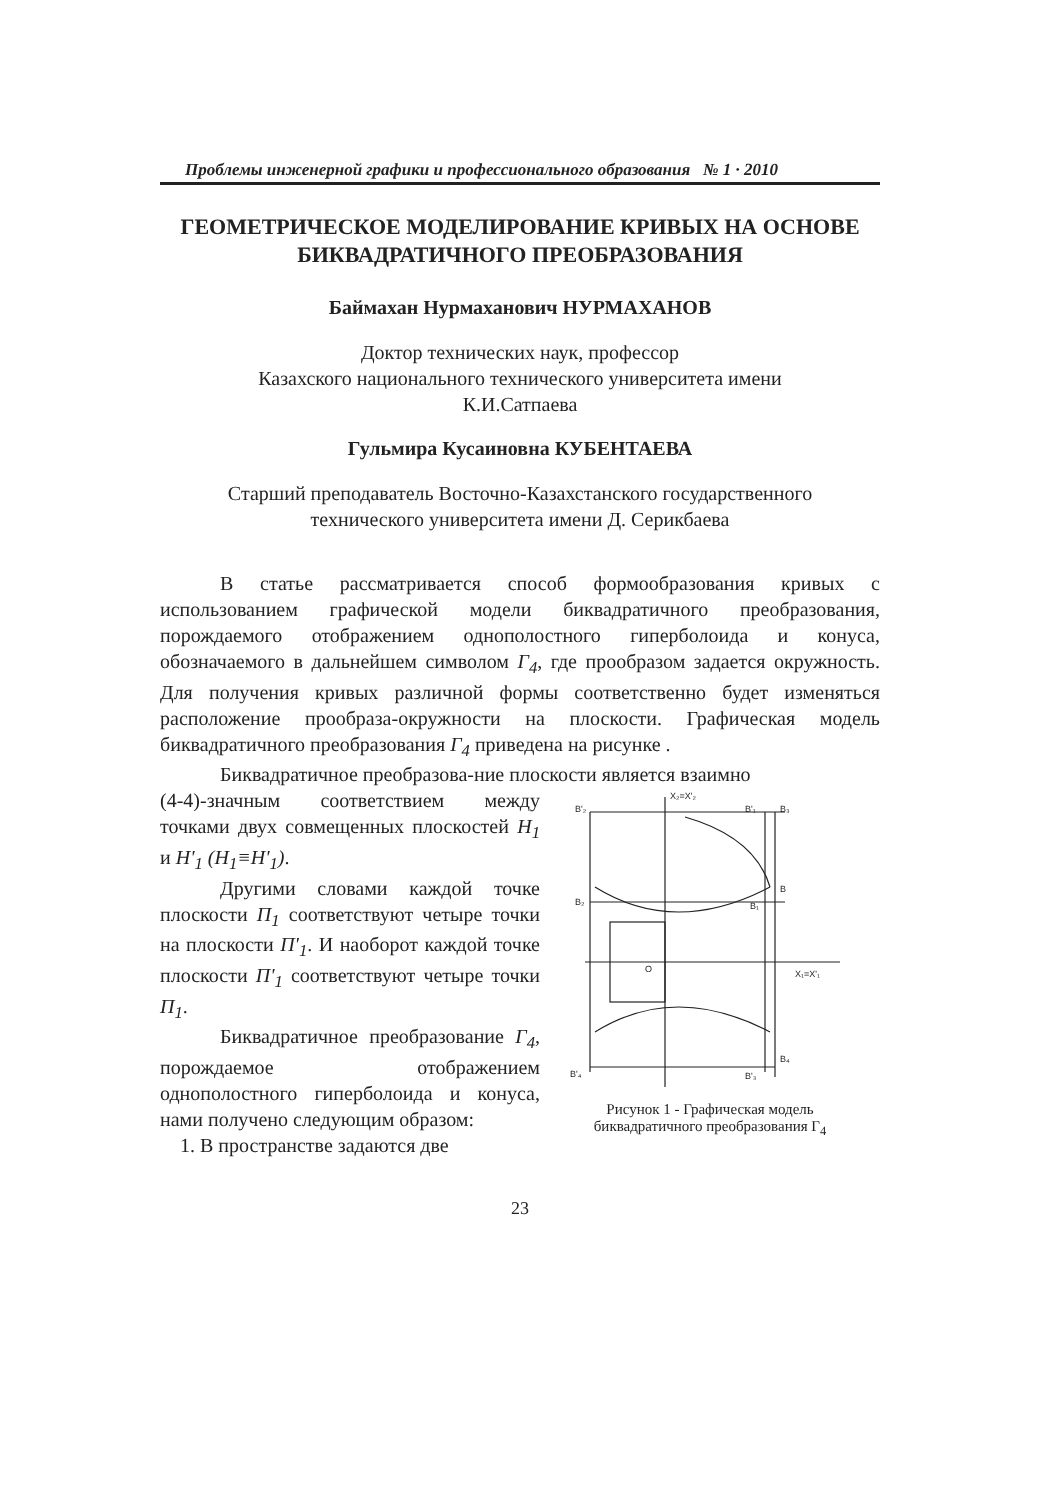Проблемы инженерной графики и профессионального образования № 1 · 2010
ГЕОМЕТРИЧЕСКОЕ МОДЕЛИРОВАНИЕ КРИВЫХ НА ОСНОВЕ БИКВАДРАТИЧНОГО ПРЕОБРАЗОВАНИЯ
Баймахан Нурмаханович НУРМАХАНОВ
Доктор технических наук, профессор
Казахского национального технического университета имени
К.И.Сатпаева
Гульмира Кусаиновна КУБЕНТАЕВА
Старший преподаватель Восточно-Казахстанского государственного
технического университета имени Д. Серикбаева
В статье рассматривается способ формообразования кривых с использованием графической модели биквадратичного преобразования, порождаемого отображением однополостного гиперболоида и конуса, обозначаемого в дальнейшем символом Г<sub>4</sub>, где прообразом задается окружность. Для получения кривых различной формы соответственно будет изменяться расположение прообраза-окружности на плоскости. Графическая модель биквадратичного преобразования Г<sub>4</sub> приведена на рисунке .
Биквадратичное преобразова-ние плоскости является взаимно
(4-4)-значным соответствием между точками двух совмещенных плоскостей H<sub>1</sub> и H'<sub>1</sub> (H<sub>1</sub>≡H'<sub>1</sub>).
Другими словами каждой точке плоскости П<sub>1</sub> соответствуют четыре точки на плоскости П'<sub>1</sub>. И наоборот каждой точке плоскости П'<sub>1</sub> соответствуют четыре точки П<sub>1</sub>.
Биквадратичное преобразование Г<sub>4</sub>, порождаемое отображением однополостного гиперболоида и конуса, нами получено следующим образом:
1. В пространстве задаются две
X₂=X'₂
B'₂
B'₁
B₃
B
B₂
B₁
O
X₁=X'₁
B₄
B'₄
B'₃
Рисунок 1 - Графическая модель биквадратичного преобразования Г<sub>4</sub>
23